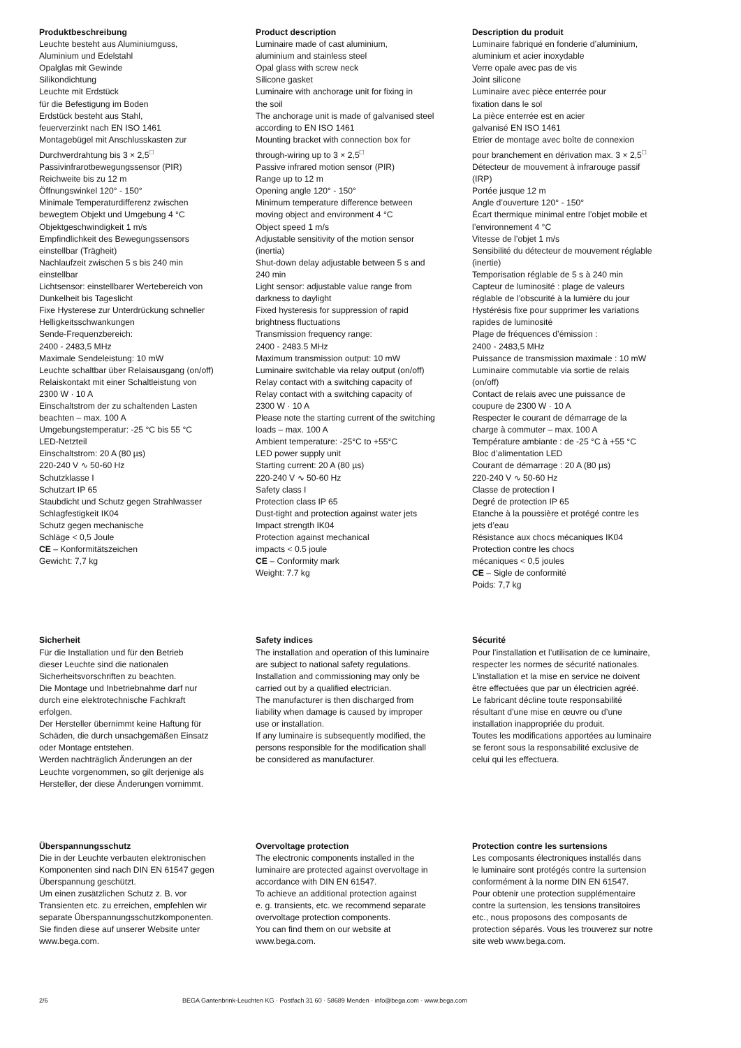Produktbeschreibung
Leuchte besteht aus Aluminiumguss,
Aluminium und Edelstahl
Opalglas mit Gewinde
Silikondichtung
Leuchte mit Erdstück
für die Befestigung im Boden
Erdstück besteht aus Stahl,
feuerverzinkt nach EN ISO 1461
Montagebügel mit Anschlusskasten zur
Durchverdrahtung bis 3 × 2,5<sup>□</sup>
Passivinfrarotbewegungssensor (PIR)
Reichweite bis zu 12 m
Öffnungswinkel 120° - 150°
Minimale Temperaturdifferenz zwischen
bewegtem Objekt und Umgebung 4 °C
Objektgeschwindigkeit 1 m/s
Empfindlichkeit des Bewegungssensors
einstellbar (Trägheit)
Nachlaufzeit zwischen 5 s bis 240 min
einstellbar
Lichtsensor: einstellbarer Wertebereich von
Dunkelheit bis Tageslicht
Fixe Hysterese zur Unterdrückung schneller
Helligkeitsschwankungen
Sende-Frequenzbereich:
2400 - 2483,5 MHz
Maximale Sendeleistung: 10 mW
Leuchte schaltbar über Relaisausgang (on/off)
Relaiskontakt mit einer Schaltleistung von
2300 W · 10 A
Einschaltstrom der zu schaltenden Lasten
beachten – max. 100 A
Umgebungstemperatur: -25 °C bis 55 °C
LED-Netzteil
Einschaltstrom: 20 A (80 µs)
220-240 V ∿ 50-60 Hz
Schutzklasse I
Schutzart IP 65
Staubdicht und Schutz gegen Strahlwasser
Schlagfestigkeit IK04
Schutz gegen mechanische
Schläge < 0,5 Joule
CE – Konformitätszeichen
Gewicht: 7,7 kg
Product description
Luminaire made of cast aluminium,
aluminium and stainless steel
Opal glass with screw neck
Silicone gasket
Luminaire with anchorage unit for fixing in
the soil
The anchorage unit is made of galvanised steel
according to EN ISO 1461
Mounting bracket with connection box for
through-wiring up to 3 × 2,5<sup>□</sup>
Passive infrared motion sensor (PIR)
Range up to 12 m
Opening angle 120° - 150°
Minimum temperature difference between
moving object and environment 4 °C
Object speed 1 m/s
Adjustable sensitivity of the motion sensor
(inertia)
Shut-down delay adjustable between 5 s and
240 min
Light sensor: adjustable value range from
darkness to daylight
Fixed hysteresis for suppression of rapid
brightness fluctuations
Transmission frequency range:
2400 - 2483.5 MHz
Maximum transmission output: 10 mW
Luminaire switchable via relay output (on/off)
Relay contact with a switching capacity of
Relay contact with a switching capacity of
2300 W · 10 A
Please note the starting current of the switching
loads – max. 100 A
Ambient temperature: -25°C to +55°C
LED power supply unit
Starting current: 20 A (80 µs)
220-240 V ∿ 50-60 Hz
Safety class I
Protection class IP 65
Dust-tight and protection against water jets
Impact strength IK04
Protection against mechanical
impacts < 0.5 joule
CE – Conformity mark
Weight: 7.7 kg
Description du produit
Luminaire fabriqué en fonderie d’aluminium,
aluminium et acier inoxydable
Verre opale avec pas de vis
Joint silicone
Luminaire avec pièce enterrée pour
fixation dans le sol
La pièce enterrée est en acier
galvanisé EN ISO 1461
Etrier de montage avec boîte de connexion
pour branchement en dérivation max. 3 × 2,5<sup>□</sup>
Détecteur de mouvement à infrarouge passif
(IRP)
Portée jusque 12 m
Angle d’ouverture 120° - 150°
Écart thermique minimal entre l’objet mobile et
l’environnement 4 °C
Vitesse de l’objet 1 m/s
Sensibilité du détecteur de mouvement réglable
(inertie)
Temporisation réglable de 5 s à 240 min
Capteur de luminosité : plage de valeurs
réglable de l’obscurité à la lumière du jour
Hystérésis fixe pour supprimer les variations
rapides de luminosité
Plage de fréquences d’émission :
2400 - 2483,5 MHz
Puissance de transmission maximale : 10 mW
Luminaire commutable via sortie de relais
(on/off)
Contact de relais avec une puissance de
coupure de 2300 W · 10 A
Respecter le courant de démarrage de la
charge à commuter – max. 100 A
Température ambiante : de -25 °C à +55 °C
Bloc d’alimentation LED
Courant de démarrage : 20 A (80 µs)
220-240 V ∿ 50-60 Hz
Classe de protection I
Degré de protection IP 65
Etanche à la poussière et protégé contre les
jets d’eau
Résistance aux chocs mécaniques IK04
Protection contre les chocs
mécaniques < 0,5 joules
CE – Sigle de conformité
Poids: 7,7 kg
Sicherheit
Für die Installation und für den Betrieb
dieser Leuchte sind die nationalen
Sicherheitsvorschriften zu beachten.
Die Montage und Inbetriebnahme darf nur
durch eine elektrotechnische Fachkraft
erfolgen.
Der Hersteller übernimmt keine Haftung für
Schäden, die durch unsachgemäßen Einsatz
oder Montage entstehen.
Werden nachträglich Änderungen an der
Leuchte vorgenommen, so gilt derjenige als
Hersteller, der diese Änderungen vornimmt.
Safety indices
The installation and operation of this luminaire
are subject to national safety regulations.
Installation and commissioning may only be
carried out by a qualified electrician.
The manufacturer is then discharged from
liability when damage is caused by improper
use or installation.
If any luminaire is subsequently modified, the
persons responsible for the modification shall
be considered as manufacturer.
Sécurité
Pour l’installation et l’utilisation de ce luminaire,
respecter les normes de sécurité nationales.
L’installation et la mise en service ne doivent
être effectuées que par un électricien agréé.
Le fabricant décline toute responsabilité
résultant d’une mise en œuvre ou d’une
installation inappropriée du produit.
Toutes les modifications apportées au luminaire
se feront sous la responsabilité exclusive de
celui qui les effectuera.
Überspannungsschutz
Die in der Leuchte verbauten elektronischen
Komponenten sind nach DIN EN 61547 gegen
Überspannung geschützt.
Um einen zusätzlichen Schutz z. B. vor
Transienten etc. zu erreichen, empfehlen wir
separate Überspannungsschutzkomponenten.
Sie finden diese auf unserer Website unter
www.bega.com.
Overvoltage protection
The electronic components installed in the
luminaire are protected against overvoltage in
accordance with DIN EN 61547.
To achieve an additional protection against
e. g. transients, etc. we recommend separate
overvoltage protection components.
You can find them on our website at
www.bega.com.
Protection contre les surtensions
Les composants électroniques installés dans
le luminaire sont protégés contre la surtension
conformément à la norme DIN EN 61547.
Pour obtenir une protection supplémentaire
contre la surtension, les tensions transitoires
etc., nous proposons des composants de
protection séparés. Vous les trouverez sur notre
site web www.bega.com.
2/6 BEGA Gantenbrink-Leuchten KG · Postfach 31 60 · 58689 Menden · info@bega.com · www.bega.com